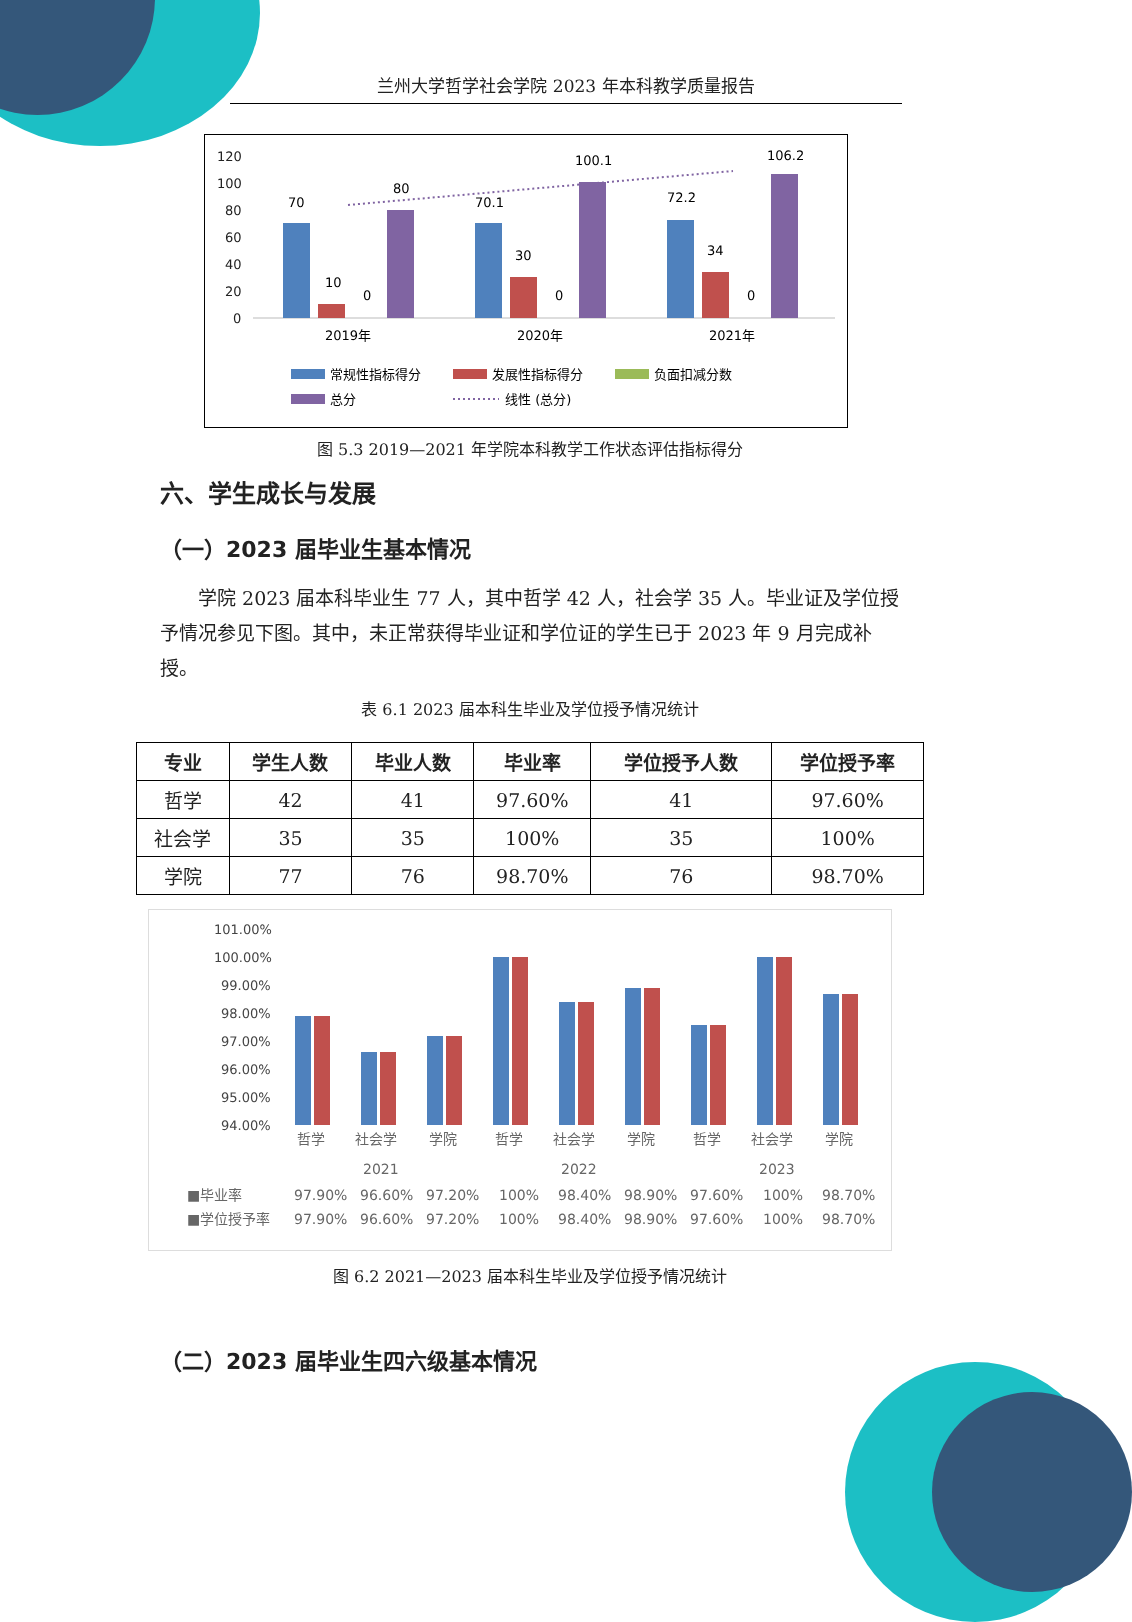兰州大学哲学社会学院 2023 年本科教学质量报告
120
100
80
60
40
20
0
70
10
0
80
70.1
30
0
100.1
72.2
34
0
106.2
2019年
2020年
2021年
常规性指标得分
发展性指标得分
负面扣减分数
总分
线性 (总分)
图 5.3 2019—2021 年学院本科教学工作状态评估指标得分
六、学生成长与发展
（一）2023 届毕业生基本情况
学院 2023 届本科毕业生 77 人，其中哲学 42 人，社会学 35 人。毕业证及学位授予情况参见下图。其中，未正常获得毕业证和学位证的学生已于 2023 年 9 月完成补授。
表 6.1 2023 届本科生毕业及学位授予情况统计
| 专业 | 学生人数 | 毕业人数 | 毕业率 | 学位授予人数 | 学位授予率 |
| --- | --- | --- | --- | --- | --- |
| 哲学 | 42 | 41 | 97.60% | 41 | 97.60% |
| 社会学 | 35 | 35 | 100% | 35 | 100% |
| 学院 | 77 | 76 | 98.70% | 76 | 98.70% |
101.00%
100.00%
99.00%
98.00%
97.00%
96.00%
95.00%
94.00%
哲学
社会学
学院
哲学
社会学
学院
哲学
社会学
学院
2021
2022
2023
■毕业率
97.90%
96.60%
97.20%
100%
98.40%
98.90%
97.60%
100%
98.70%
■学位授予率
97.90%
96.60%
97.20%
100%
98.40%
98.90%
97.60%
100%
98.70%
图 6.2 2021—2023 届本科生毕业及学位授予情况统计
（二）2023 届毕业生四六级基本情况